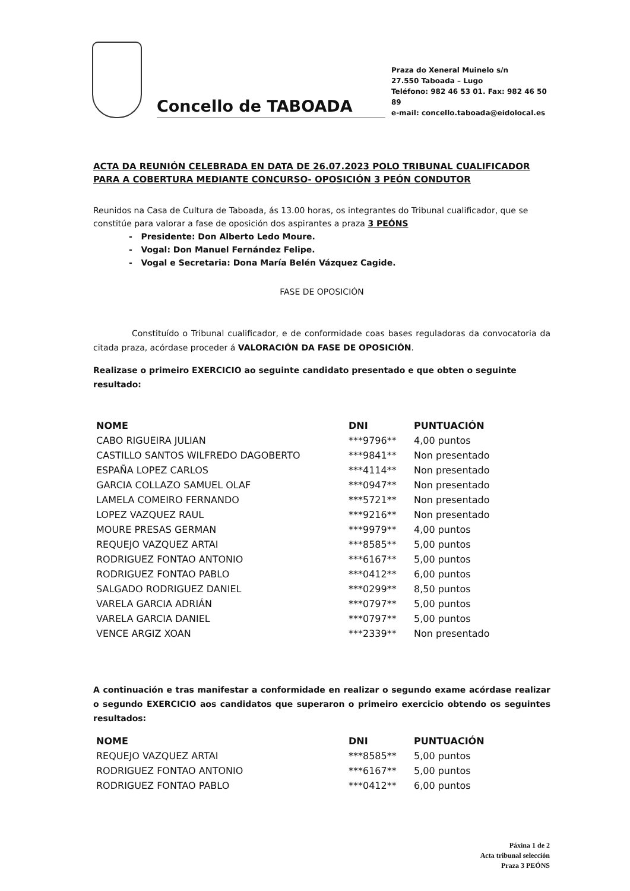Concello de TABOADA
Praza do Xeneral Muinelo s/n
27.550 Taboada – Lugo
Teléfono: 982 46 53 01. Fax: 982 46 50 89
e-mail: concello.taboada@eidolocal.es
ACTA DA REUNIÓN CELEBRADA EN DATA DE 26.07.2023 POLO TRIBUNAL CUALIFICADOR PARA A COBERTURA MEDIANTE CONCURSO- OPOSICIÓN 3 PEÓN CONDUTOR
Reunidos na Casa de Cultura de Taboada, ás 13.00 horas, os integrantes do Tribunal cualificador, que se constitúe para valorar a fase de oposición dos aspirantes a praza 3 PEÓNS
- Presidente: Don Alberto Ledo Moure.
- Vogal: Don Manuel Fernández Felipe.
- Vogal e Secretaria: Dona María Belén Vázquez Cagide.
FASE DE OPOSICIÓN
Constituído o Tribunal cualificador, e de conformidade coas bases reguladoras da convocatoria da citada praza, acórdase proceder á VALORACIÓN DA FASE DE OPOSICIÓN.
Realizase o primeiro EXERCICIO ao seguinte candidato presentado e que obten o seguinte resultado:
| NOME | DNI | PUNTUACIÓN |
| --- | --- | --- |
| CABO RIGUEIRA JULIAN | ***9796** | 4,00 puntos |
| CASTILLO SANTOS WILFREDO DAGOBERTO | ***9841** | Non presentado |
| ESPAÑA LOPEZ CARLOS | ***4114** | Non presentado |
| GARCIA COLLAZO SAMUEL OLAF | ***0947** | Non presentado |
| LAMELA COMEIRO FERNANDO | ***5721** | Non presentado |
| LOPEZ VAZQUEZ RAUL | ***9216** | Non presentado |
| MOURE PRESAS GERMAN | ***9979** | 4,00 puntos |
| REQUEJO VAZQUEZ ARTAI | ***8585** | 5,00 puntos |
| RODRIGUEZ FONTAO ANTONIO | ***6167** | 5,00 puntos |
| RODRIGUEZ FONTAO PABLO | ***0412** | 6,00 puntos |
| SALGADO RODRIGUEZ DANIEL | ***0299** | 8,50 puntos |
| VARELA GARCIA ADRIÁN | ***0797** | 5,00 puntos |
| VARELA GARCIA DANIEL | ***0797** | 5,00 puntos |
| VENCE ARGIZ XOAN | ***2339** | Non presentado |
A continuación e tras manifestar a conformidade en realizar o segundo exame acórdase realizar o segundo EXERCICIO aos candidatos que superaron o primeiro exercicio obtendo os seguintes resultados:
| NOME | DNI | PUNTUACIÓN |
| --- | --- | --- |
| REQUEJO VAZQUEZ ARTAI | ***8585** | 5,00 puntos |
| RODRIGUEZ FONTAO ANTONIO | ***6167** | 5,00 puntos |
| RODRIGUEZ FONTAO PABLO | ***0412** | 6,00 puntos |
Páxina 1 de 2
Acta tribunal selección
Praza 3 PEÓNS